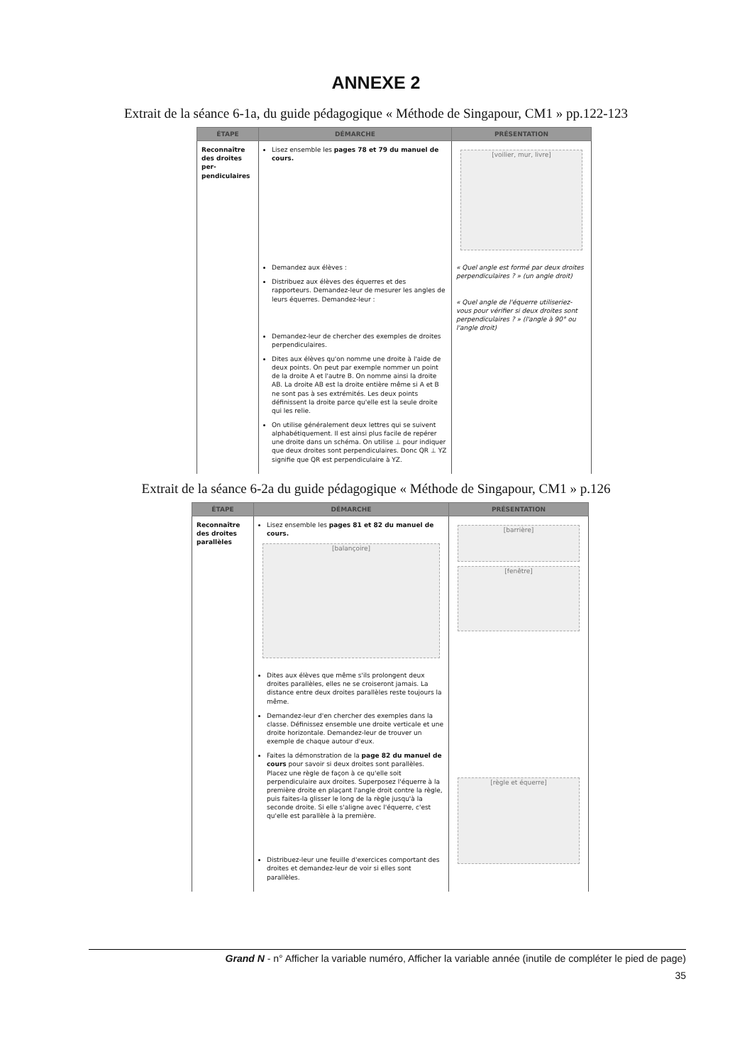ANNEXE 2
Extrait de la séance 6-1a, du guide pédagogique « Méthode de Singapour, CM1 » pp.122-123
| ÉTAPE | DÉMARCHE | PRÉSENTATION |
| --- | --- | --- |
| Reconnaître des droites per-pendiculaires | Lisez ensemble les pages 78 et 79 du manuel de cours. | [voilier, mur, livre] |
| | Demandez aux élèves : Distribuez aux élèves des équerres et des rapporteurs. Demandez-leur de mesurer les angles de leurs équerres. Demandez-leur : Demandez-leur de chercher des exemples de droites perpendiculaires. Dites aux élèves qu'on nomme une droite à l'aide de deux points. On peut par exemple nommer un point de la droite A et l'autre B. On nomme ainsi la droite AB. La droite AB est la droite entière même si A et B ne sont pas à ses extrémités. Les deux points définissent la droite parce qu'elle est la seule droite qui les relie. On utilise généralement deux lettres qui se suivent alphabétiquement. Il est ainsi plus facile de repérer une droite dans un schéma. On utilise ⊥ pour indiquer que deux droites sont perpendiculaires. Donc QR ⊥ YZ signifie que QR est perpendiculaire à YZ. | « Quel angle est formé par deux droites perpendiculaires ? » (un angle droit) « Quel angle de l'équerre utiliseriez-vous pour vérifier si deux droites sont perpendiculaires ? » (l'angle à 90° ou l'angle droit) |
Extrait de la séance 6-2a du guide pédagogique « Méthode de Singapour, CM1 » p.126
| ÉTAPE | DÉMARCHE | PRÉSENTATION |
| --- | --- | --- |
| Reconnaître des droites parallèles | Lisez ensemble les pages 81 et 82 du manuel de cours. [balançoire] | [barrière] [fenêtre] |
| | Dites aux élèves que même s'ils prolongent deux droites parallèles, elles ne se croiseront jamais. La distance entre deux droites parallèles reste toujours la même. Demandez-leur d'en chercher des exemples dans la classe. Définissez ensemble une droite verticale et une droite horizontale. Demandez-leur de trouver un exemple de chaque autour d'eux. Faites la démonstration de la page 82 du manuel de cours pour savoir si deux droites sont parallèles. Placez une règle de façon à ce qu'elle soit perpendiculaire aux droites. Superposez l'équerre à la première droite en plaçant l'angle droit contre la règle, puis faites-la glisser le long de la règle jusqu'à la seconde droite. Si elle s'aligne avec l'équerre, c'est qu'elle est parallèle à la première. Distribuez-leur une feuille d'exercices comportant des droites et demandez-leur de voir si elles sont parallèles. | [règle et équerre] |
Grand N - n° Afficher la variable numéro, Afficher la variable année (inutile de compléter le pied de page)
35